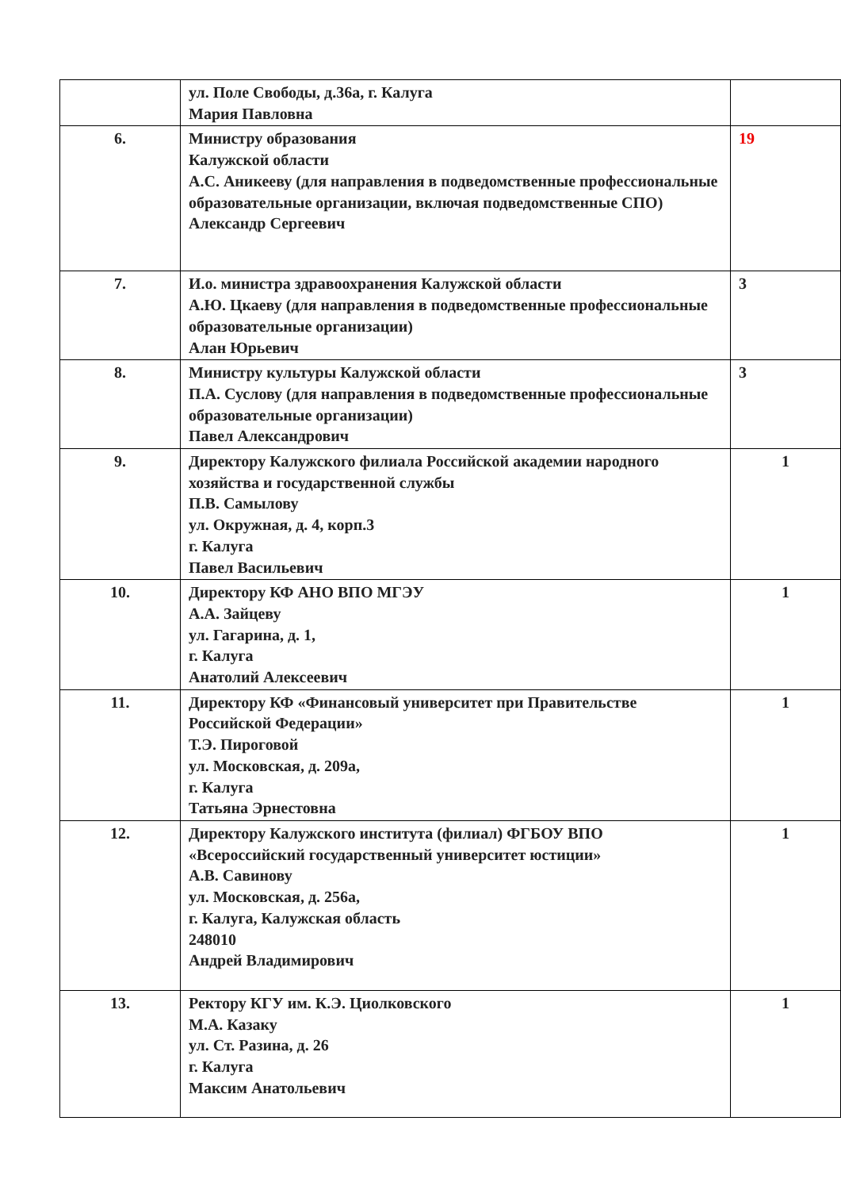| | ул. Поле Свободы, д.36а, г. Калуга Мария Павловна | |
| 6. | Министру образования Калужской области А.С. Аникееву (для направления в подведомственные профессиональные образовательные организации, включая подведомственные СПО) Александр Сергеевич | 19 |
| 7. | И.о. министра здравоохранения Калужской области А.Ю. Цкаеву (для направления в подведомственные профессиональные образовательные организации) Алан Юрьевич | 3 |
| 8. | Министру культуры Калужской области П.А. Суслову (для направления в подведомственные профессиональные образовательные организации) Павел Александрович | 3 |
| 9. | Директору Калужского филиала Российской академии народного хозяйства и государственной службы П.В. Самылову ул. Окружная, д. 4, корп.3 г. Калуга Павел Васильевич | 1 |
| 10. | Директору КФ АНО ВПО МГЭУ А.А. Зайцеву ул. Гагарина, д. 1, г. Калуга Анатолий Алексеевич | 1 |
| 11. | Директору КФ «Финансовый университет при Правительстве Российской Федерации» Т.Э. Пироговой ул. Московская, д. 209а, г. Калуга Татьяна Эрнестовна | 1 |
| 12. | Директору Калужского института (филиал) ФГБОУ ВПО «Всероссийский государственный университет юстиции» А.В. Савинову ул. Московская, д. 256а, г. Калуга, Калужская область 248010 Андрей Владимирович | 1 |
| 13. | Ректору КГУ им. К.Э. Циолковского М.А. Казаку ул. Ст. Разина, д. 26 г. Калуга Максим Анатольевич | 1 |